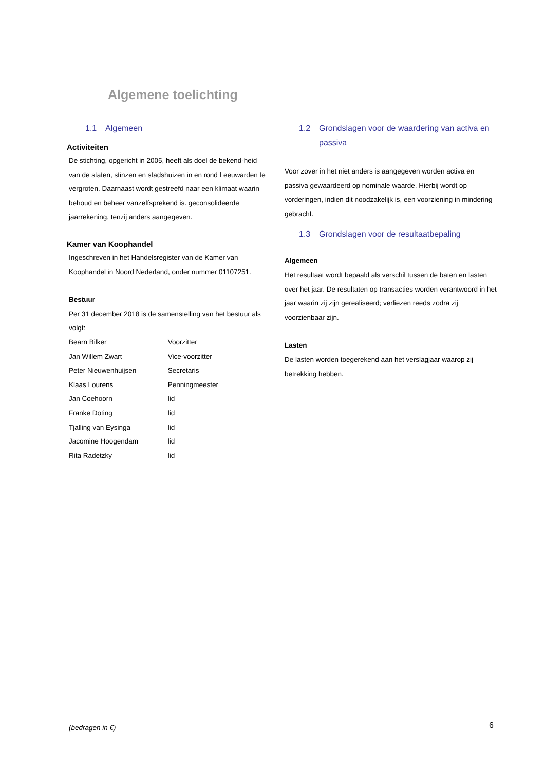Algemene toelichting
1.1 Algemeen
Activiteiten
De stichting, opgericht in 2005, heeft als doel de bekend-heid van de staten, stinzen en stadshuizen in en rond Leeuwarden te vergroten. Daarnaast wordt gestreefd naar een klimaat waarin behoud en beheer vanzelfsprekend is. geconsolideerde jaarrekening, tenzij anders aangegeven.
Kamer van Koophandel
Ingeschreven in het Handelsregister van de Kamer van Koophandel in Noord Nederland, onder nummer 01107251.
Bestuur
Per 31 december 2018 is de samenstelling van het bestuur als volgt:
| Bearn Bilker | Voorzitter |
| Jan Willem Zwart | Vice-voorzitter |
| Peter Nieuwenhuijsen | Secretaris |
| Klaas Lourens | Penningmeester |
| Jan Coehoorn | lid |
| Franke Doting | lid |
| Tjalling van Eysinga | lid |
| Jacomine Hoogendam | lid |
| Rita Radetzky | lid |
1.2 Grondslagen voor de waardering van activa en passiva
Voor zover in het niet anders is aangegeven worden activa en passiva gewaardeerd op nominale waarde. Hierbij wordt op vorderingen, indien dit noodzakelijk is, een voorziening in mindering gebracht.
1.3 Grondslagen voor de resultaatbepaling
Algemeen
Het resultaat wordt bepaald als verschil tussen de baten en lasten over het jaar. De resultaten op transacties worden verantwoord in het jaar waarin zij zijn gerealiseerd; verliezen reeds zodra zij voorzienbaar zijn.
Lasten
De lasten worden toegerekend aan het verslagjaar waarop zij betrekking hebben.
(bedragen in €) 6